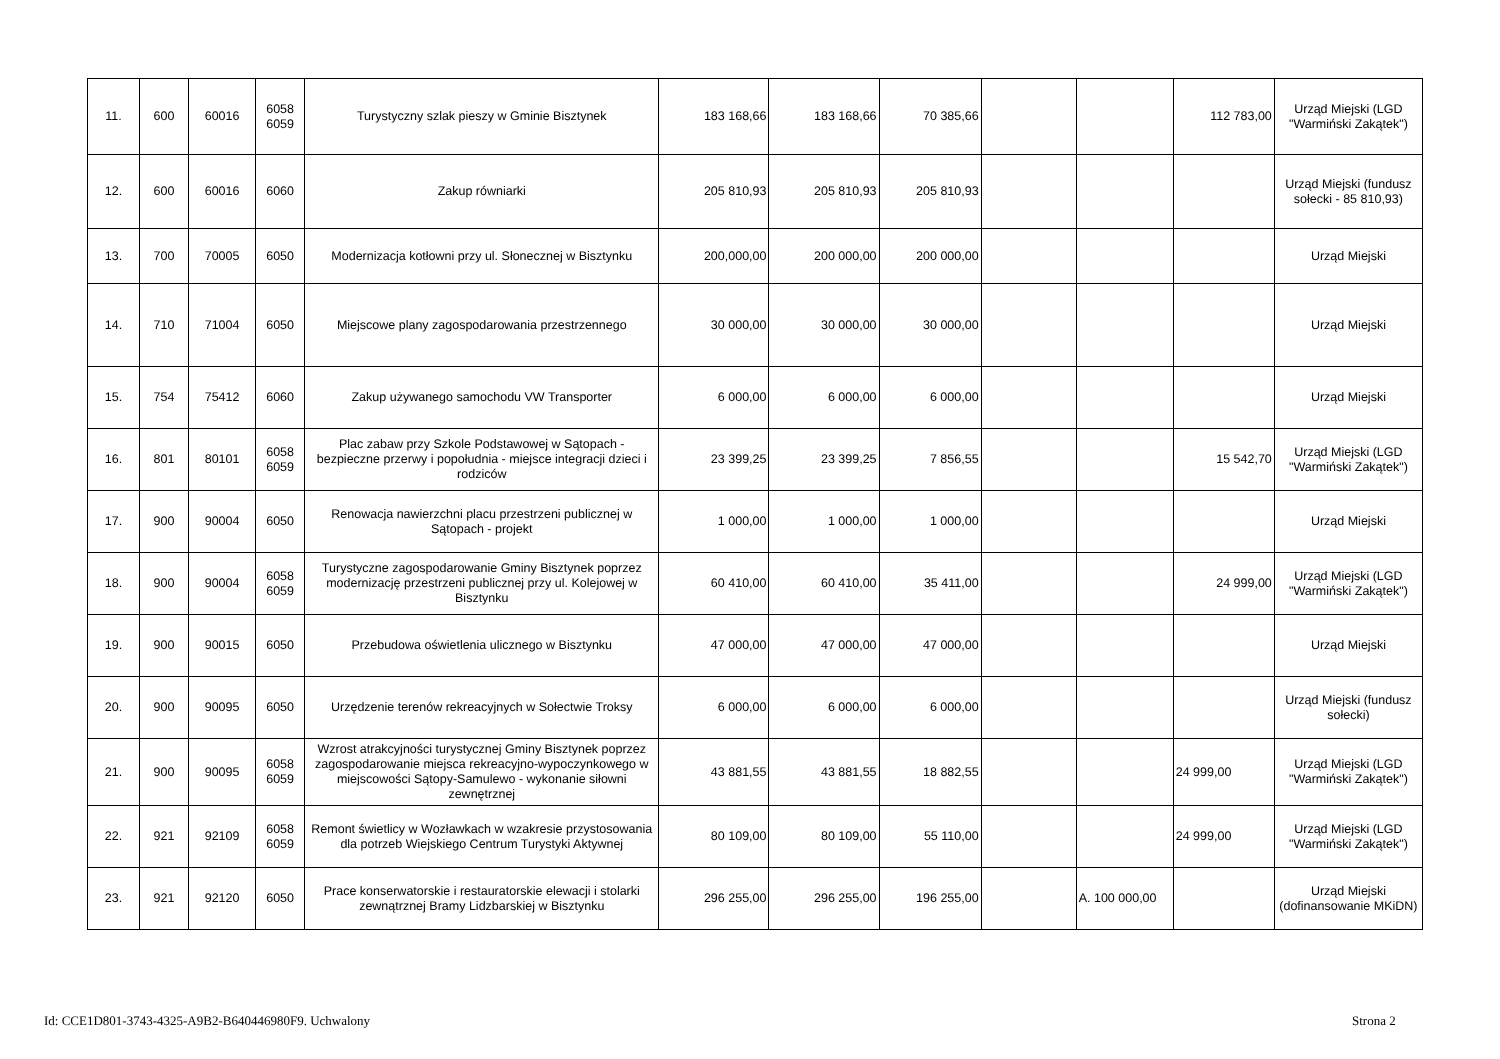| 11. | 600 | 60016 | 6058 6059 | Turystyczny szlak pieszy w Gminie Bisztynek | 183 168,66 | 183 168,66 | 70 385,66 | | | 112 783,00 | Urząd Miejski (LGD "Warmiński Zakątek") |
| 12. | 600 | 60016 | 6060 | Zakup równiarki | 205 810,93 | 205 810,93 | 205 810,93 | | | | Urząd Miejski (fundusz sołecki - 85 810,93) |
| 13. | 700 | 70005 | 6050 | Modernizacja kotłowni przy ul. Słonecznej w Bisztynku | 200,000,00 | 200 000,00 | 200 000,00 | | | | Urząd Miejski |
| 14. | 710 | 71004 | 6050 | Miejscowe plany zagospodarowania przestrzennego | 30 000,00 | 30 000,00 | 30 000,00 | | | | Urząd Miejski |
| 15. | 754 | 75412 | 6060 | Zakup używanego samochodu VW Transporter | 6 000,00 | 6 000,00 | 6 000,00 | | | | Urząd Miejski |
| 16. | 801 | 80101 | 6058 6059 | Plac zabaw przy Szkole Podstawowej w Sątopach - bezpieczne przerwy i popołudnia - miejsce integracji dzieci i rodziców | 23 399,25 | 23 399,25 | 7 856,55 | | | 15 542,70 | Urząd Miejski (LGD "Warmiński Zakątek") |
| 17. | 900 | 90004 | 6050 | Renowacja nawierzchni placu przestrzeni publicznej w Sątopach - projekt | 1 000,00 | 1 000,00 | 1 000,00 | | | | Urząd Miejski |
| 18. | 900 | 90004 | 6058 6059 | Turystyczne zagospodarowanie Gminy Bisztynek poprzez modernizację przestrzeni publicznej przy ul. Kolejowej w Bisztynku | 60 410,00 | 60 410,00 | 35 411,00 | | | 24 999,00 | Urząd Miejski (LGD "Warmiński Zakątek") |
| 19. | 900 | 90015 | 6050 | Przebudowa oświetlenia ulicznego w Bisztynku | 47 000,00 | 47 000,00 | 47 000,00 | | | | Urząd Miejski |
| 20. | 900 | 90095 | 6050 | Urzędzenie terenów rekreacyjnych w Sołectwie Troksy | 6 000,00 | 6 000,00 | 6 000,00 | | | | Urząd Miejski (fundusz sołecki) |
| 21. | 900 | 90095 | 6058 6059 | Wzrost atrakcyjności turystycznej Gminy Bisztynek poprzez zagospodarowanie miejsca rekreacyjno-wypoczynkowego w miejscowości Sątopy-Samulewo - wykonanie siłowni zewnętrznej | 43 881,55 | 43 881,55 | 18 882,55 | | | 24 999,00 | Urząd Miejski (LGD "Warmiński Zakątek") |
| 22. | 921 | 92109 | 6058 6059 | Remont świetlicy w Wozławkach w wzakresie przystosowania dla potrzeb Wiejskiego Centrum Turystyki Aktywnej | 80 109,00 | 80 109,00 | 55 110,00 | | | 24 999,00 | Urząd Miejski (LGD "Warmiński Zakątek") |
| 23. | 921 | 92120 | 6050 | Prace konserwatorskie i restauratorskie elewacji i stolarki zewnątrznej Bramy Lidzbarskiej w Bisztynku | 296 255,00 | 296 255,00 | 196 255,00 | | A. 100 000,00 | | Urząd Miejski (dofinansowanie MKiDN) |
Id: CCE1D801-3743-4325-A9B2-B640446980F9. Uchwalony
Strona 2